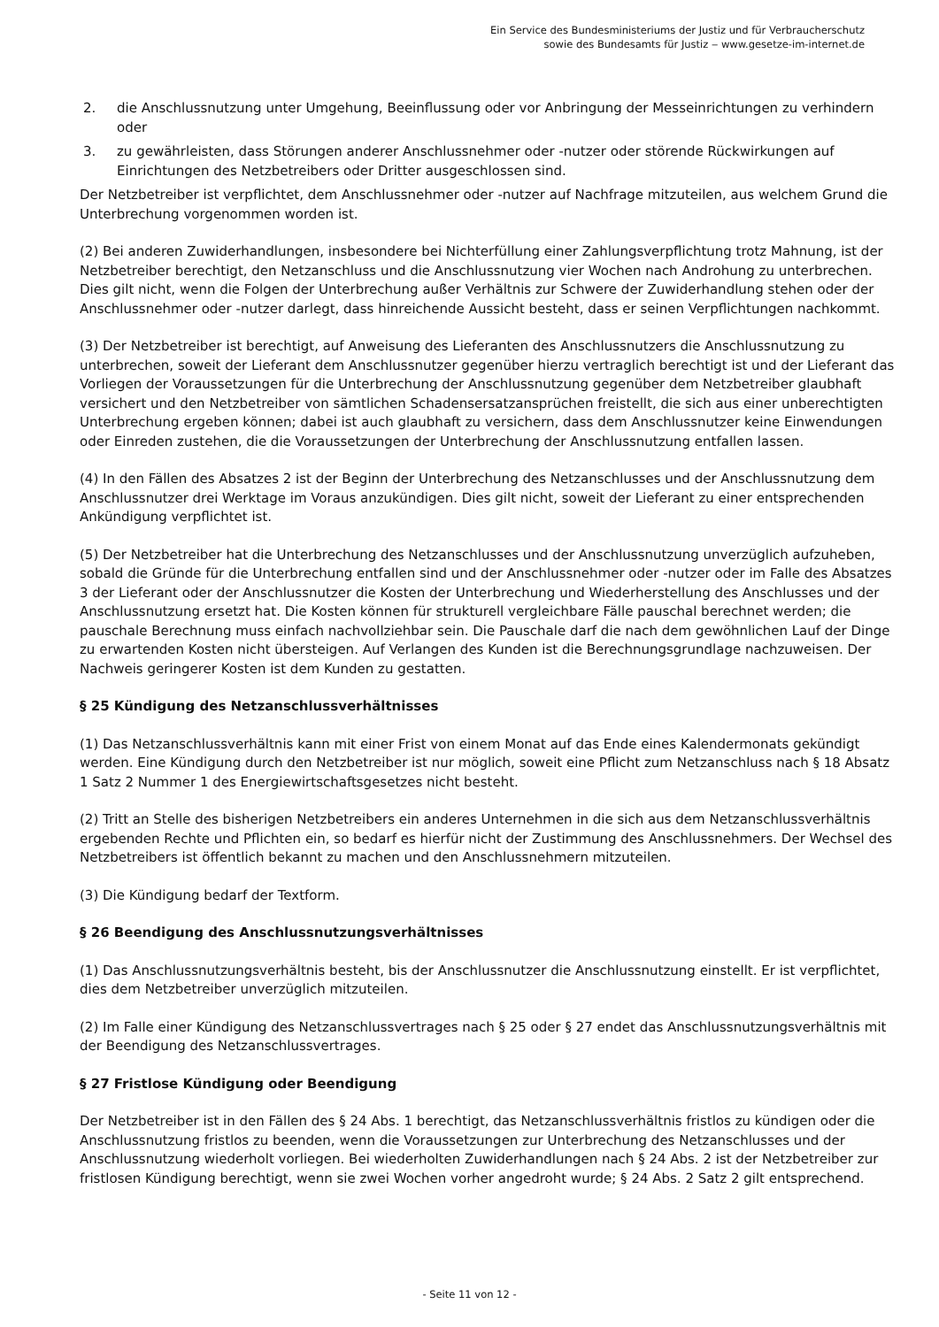Ein Service des Bundesministeriums der Justiz und für Verbraucherschutz
sowie des Bundesamts für Justiz ‒ www.gesetze-im-internet.de
2. die Anschlussnutzung unter Umgehung, Beeinflussung oder vor Anbringung der Messeinrichtungen zu verhindern oder
3. zu gewährleisten, dass Störungen anderer Anschlussnehmer oder -nutzer oder störende Rückwirkungen auf Einrichtungen des Netzbetreibers oder Dritter ausgeschlossen sind.
Der Netzbetreiber ist verpflichtet, dem Anschlussnehmer oder -nutzer auf Nachfrage mitzuteilen, aus welchem Grund die Unterbrechung vorgenommen worden ist.
(2) Bei anderen Zuwiderhandlungen, insbesondere bei Nichterfüllung einer Zahlungsverpflichtung trotz Mahnung, ist der Netzbetreiber berechtigt, den Netzanschluss und die Anschlussnutzung vier Wochen nach Androhung zu unterbrechen. Dies gilt nicht, wenn die Folgen der Unterbrechung außer Verhältnis zur Schwere der Zuwiderhandlung stehen oder der Anschlussnehmer oder -nutzer darlegt, dass hinreichende Aussicht besteht, dass er seinen Verpflichtungen nachkommt.
(3) Der Netzbetreiber ist berechtigt, auf Anweisung des Lieferanten des Anschlussnutzers die Anschlussnutzung zu unterbrechen, soweit der Lieferant dem Anschlussnutzer gegenüber hierzu vertraglich berechtigt ist und der Lieferant das Vorliegen der Voraussetzungen für die Unterbrechung der Anschlussnutzung gegenüber dem Netzbetreiber glaubhaft versichert und den Netzbetreiber von sämtlichen Schadensersatzansprüchen freistellt, die sich aus einer unberechtigten Unterbrechung ergeben können; dabei ist auch glaubhaft zu versichern, dass dem Anschlussnutzer keine Einwendungen oder Einreden zustehen, die die Voraussetzungen der Unterbrechung der Anschlussnutzung entfallen lassen.
(4) In den Fällen des Absatzes 2 ist der Beginn der Unterbrechung des Netzanschlusses und der Anschlussnutzung dem Anschlussnutzer drei Werktage im Voraus anzukündigen. Dies gilt nicht, soweit der Lieferant zu einer entsprechenden Ankündigung verpflichtet ist.
(5) Der Netzbetreiber hat die Unterbrechung des Netzanschlusses und der Anschlussnutzung unverzüglich aufzuheben, sobald die Gründe für die Unterbrechung entfallen sind und der Anschlussnehmer oder -nutzer oder im Falle des Absatzes 3 der Lieferant oder der Anschlussnutzer die Kosten der Unterbrechung und Wiederherstellung des Anschlusses und der Anschlussnutzung ersetzt hat. Die Kosten können für strukturell vergleichbare Fälle pauschal berechnet werden; die pauschale Berechnung muss einfach nachvollziehbar sein. Die Pauschale darf die nach dem gewöhnlichen Lauf der Dinge zu erwartenden Kosten nicht übersteigen. Auf Verlangen des Kunden ist die Berechnungsgrundlage nachzuweisen. Der Nachweis geringerer Kosten ist dem Kunden zu gestatten.
§ 25 Kündigung des Netzanschlussverhältnisses
(1) Das Netzanschlussverhältnis kann mit einer Frist von einem Monat auf das Ende eines Kalendermonats gekündigt werden. Eine Kündigung durch den Netzbetreiber ist nur möglich, soweit eine Pflicht zum Netzanschluss nach § 18 Absatz 1 Satz 2 Nummer 1 des Energiewirtschaftsgesetzes nicht besteht.
(2) Tritt an Stelle des bisherigen Netzbetreibers ein anderes Unternehmen in die sich aus dem Netzanschlussverhältnis ergebenden Rechte und Pflichten ein, so bedarf es hierfür nicht der Zustimmung des Anschlussnehmers. Der Wechsel des Netzbetreibers ist öffentlich bekannt zu machen und den Anschlussnehmern mitzuteilen.
(3) Die Kündigung bedarf der Textform.
§ 26 Beendigung des Anschlussnutzungsverhältnisses
(1) Das Anschlussnutzungsverhältnis besteht, bis der Anschlussnutzer die Anschlussnutzung einstellt. Er ist verpflichtet, dies dem Netzbetreiber unverzüglich mitzuteilen.
(2) Im Falle einer Kündigung des Netzanschlussvertrages nach § 25 oder § 27 endet das Anschlussnutzungsverhältnis mit der Beendigung des Netzanschlussvertrages.
§ 27 Fristlose Kündigung oder Beendigung
Der Netzbetreiber ist in den Fällen des § 24 Abs. 1 berechtigt, das Netzanschlussverhältnis fristlos zu kündigen oder die Anschlussnutzung fristlos zu beenden, wenn die Voraussetzungen zur Unterbrechung des Netzanschlusses und der Anschlussnutzung wiederholt vorliegen. Bei wiederholten Zuwiderhandlungen nach § 24 Abs. 2 ist der Netzbetreiber zur fristlosen Kündigung berechtigt, wenn sie zwei Wochen vorher angedroht wurde; § 24 Abs. 2 Satz 2 gilt entsprechend.
- Seite 11 von 12 -